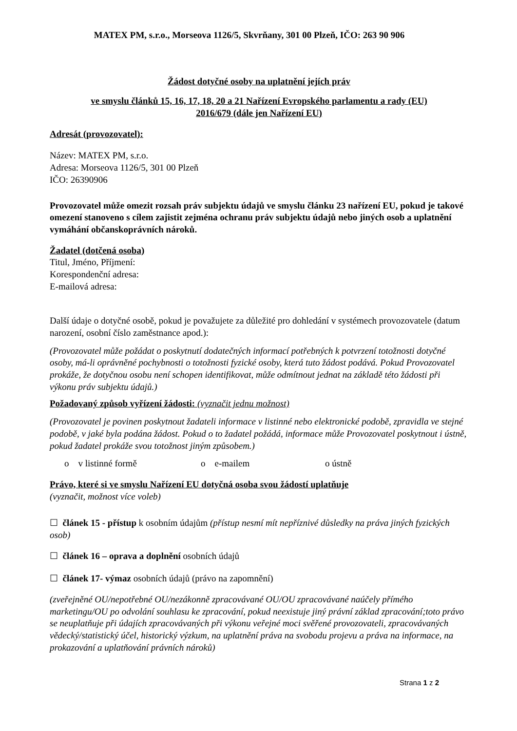MATEX PM, s.r.o., Morseova 1126/5, Skvrňany, 301 00 Plzeň, IČO: 263 90 906
Žádost dotyčné osoby na uplatnění jejích práv
ve smyslu článků 15, 16, 17, 18, 20 a 21 Nařízení Evropského parlamentu a rady (EU)
2016/679 (dále jen Nařízení EU)
Adresát (provozovatel):
Název: MATEX PM, s.r.o.
Adresa: Morseova 1126/5, 301 00 Plzeň
IČO: 26390906
Provozovatel může omezit rozsah práv subjektu údajů ve smyslu článku 23 nařízení EU, pokud je takové omezení stanoveno s cílem zajistit zejména ochranu práv subjektu údajů nebo jiných osob a uplatnění vymáhání občanskoprávních nároků.
Žadatel (dotčená osoba)
Titul, Jméno, Příjmení:
Korespondenční adresa:
E-mailová adresa:
Další údaje o dotyčné osobě, pokud je považujete za důležité pro dohledání v systémech provozovatele (datum narození, osobní číslo zaměstnance apod.):
(Provozovatel může požádat o poskytnutí dodatečných informací potřebných k potvrzení totožnosti dotyčné osoby, má-li oprávněné pochybnosti o totožnosti fyzické osoby, která tuto žádost podává. Pokud Provozovatel prokáže, že dotyčnou osobu není schopen identifikovat, může odmítnout jednat na základě této žádosti při výkonu práv subjektu údajů.)
Požadovaný způsob vyřízení žádosti: (vyznačit jednu možnost)
(Provozovatel je povinen poskytnout žadateli informace v listinné nebo elektronické podobě, zpravidla ve stejné podobě, v jaké byla podána žádost. Pokud o to žadatel požádá, informace může Provozovatel poskytnout i ústně, pokud žadatel prokáže svou totožnost jiným způsobem.)
o v listinné formě o e-mailem o ústně
Právo, které si ve smyslu Nařízení EU dotyčná osoba svou žádostí uplatňuje
(vyznačit, možnost více voleb)
☐ článek 15 - přístup k osobním údajům (přístup nesmí mít nepříznivé důsledky na práva jiných fyzických osob)
☐ článek 16 – oprava a doplnění osobních údajů
☐ článek 17- výmaz osobních údajů (právo na zapomnění)
(zveřejněné OU/nepotřebné OU/nezákonně zpracovávané OU/OU zpracovávané naúčely přímého marketingu/OU po odvolání souhlasu ke zpracování, pokud neexistuje jiný právní základ zpracování;toto právo se neuplatňuje při údajích zpracovávaných při výkonu veřejné moci svěřené provozovateli, zpracovávaných vědecký/statistický účel, historický výzkum, na uplatnění práva na svobodu projevu a práva na informace, na prokazování a uplatňování právních nároků)
Strana 1 z 2